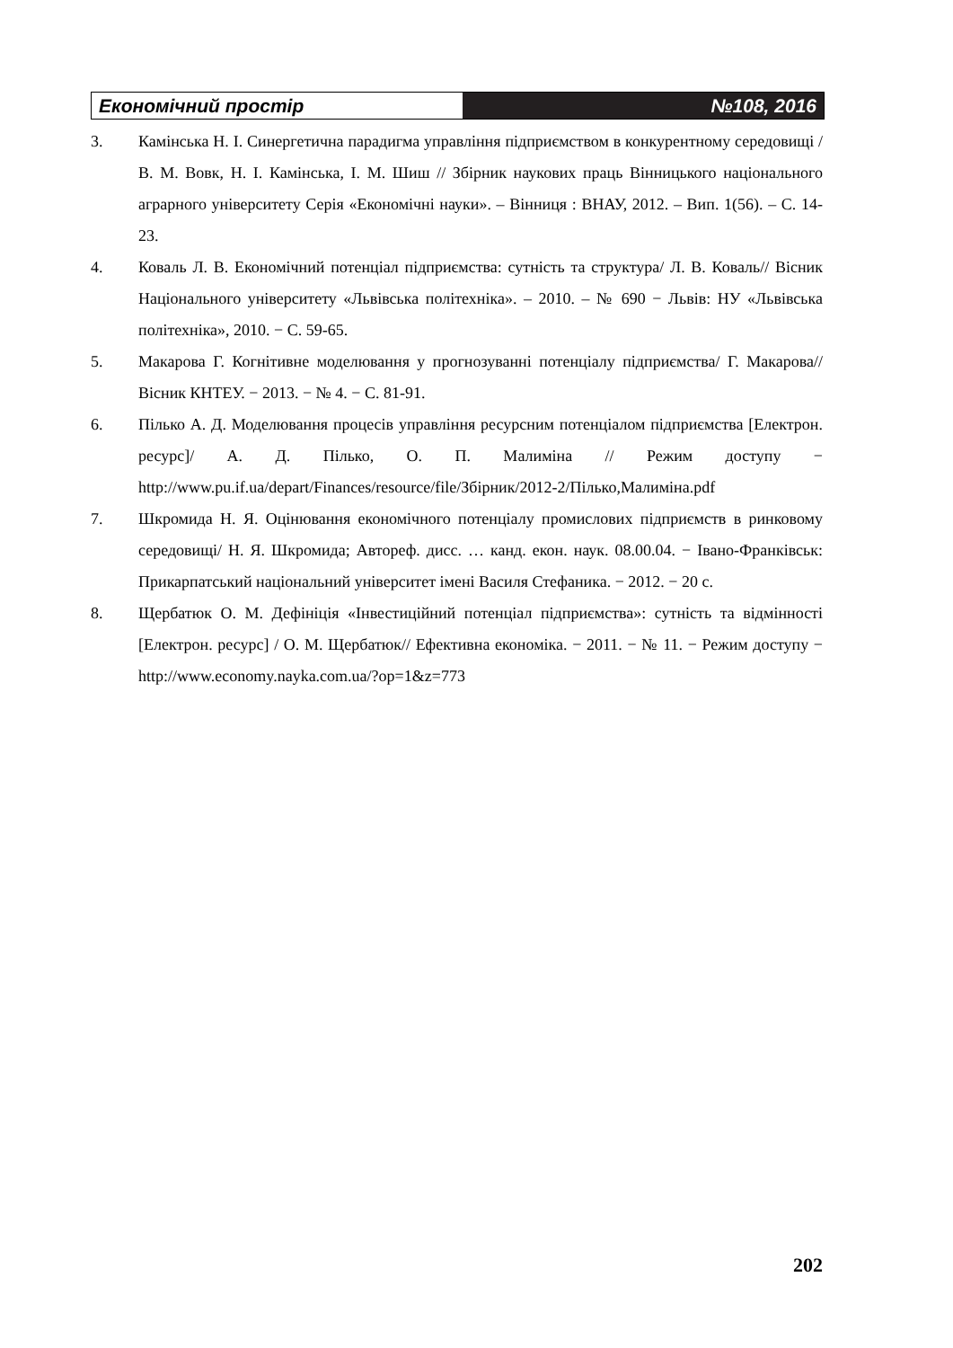Економічний простір №108, 2016
3. Камінська Н. І. Синергетична парадигма управління підприємством в конкурентному середовищі / В. М. Вовк, Н. І. Камінська, І. М. Шиш // Збірник наукових праць Вінницького національного аграрного університету Серія «Економічні науки». – Вінниця : ВНАУ, 2012. – Вип. 1(56). – С. 14-23.
4. Коваль Л. В. Економічний потенціал підприємства: сутність та структура/ Л. В. Коваль// Вісник Національного університету «Львівська політехніка». – 2010. – № 690 − Львів: НУ «Львівська політехніка», 2010. − С. 59-65.
5. Макарова Г. Когнітивне моделювання у прогнозуванні потенціалу підприємства/ Г. Макарова// Вісник КНТЕУ. − 2013. − № 4. − С. 81-91.
6. Пілько А. Д. Моделювання процесів управління ресурсним потенціалом підприємства [Електрон. ресурс]/ А. Д. Пілько, О. П. Малиміна // Режим доступу − http://www.pu.if.ua/depart/Finances/resource/file/Збірник/2012-2/Пілько,Малиміна.pdf
7. Шкромида Н. Я. Оцінювання економічного потенціалу промислових підприємств в ринковому середовищі/ Н. Я. Шкромида; Автореф. дисс. … канд. екон. наук. 08.00.04. − Івано-Франківськ: Прикарпатський національний університет імені Василя Стефаника. − 2012. − 20 с.
8. Щербатюк О. М. Дефініція «Інвестиційний потенціал підприємства»: сутність та відмінності [Електрон. ресурс] / О. М. Щербатюк// Ефективна економіка. − 2011. − № 11. − Режим доступу − http://www.economy.nayka.com.ua/?op=1&z=773
202